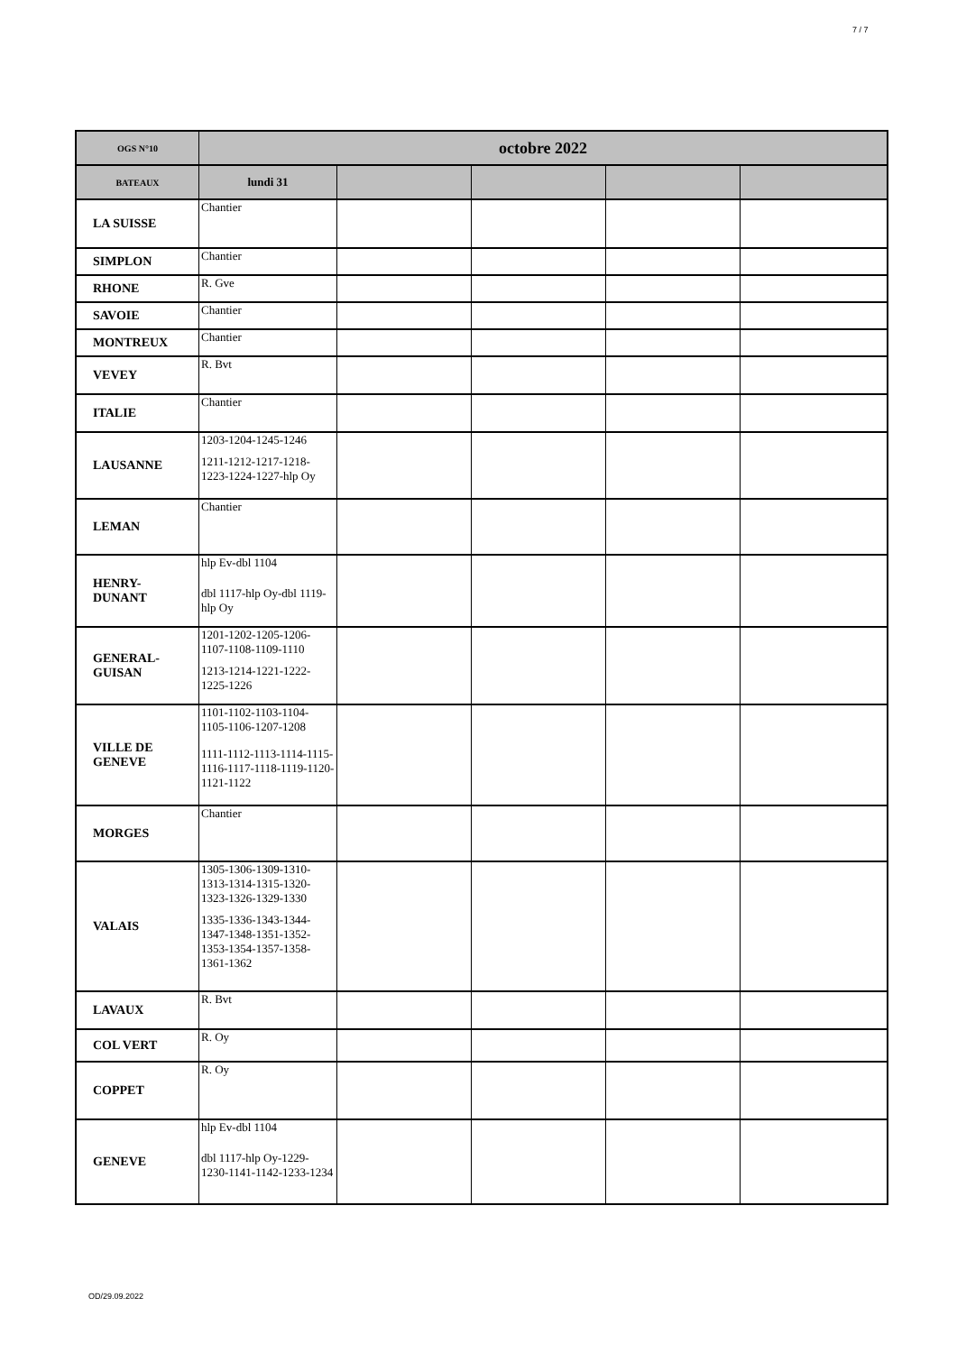7 / 7
| OGS N°10 | octobre 2022 | | | | |
| --- | --- | --- | --- | --- | --- |
| BATEAUX | lundi 31 | | | | |
| LA SUISSE | Chantier | | | | |
| SIMPLON | Chantier | | | | |
| RHONE | R. Gve | | | | |
| SAVOIE | Chantier | | | | |
| MONTREUX | Chantier | | | | |
| VEVEY | R. Bvt | | | | |
| ITALIE | Chantier | | | | |
| LAUSANNE | 1203-1204-1245-1246 1211-1212-1217-1218-1223-1224-1227-hlp Oy | | | | |
| LEMAN | Chantier | | | | |
| HENRY- DUNANT | hlp Ev-dbl 1104 dbl 1117-hlp Oy-dbl 1119-hlp Oy | | | | |
| GENERAL- GUISAN | 1201-1202-1205-1206-1107-1108-1109-1110 1213-1214-1221-1222-1225-1226 | | | | |
| VILLE DE GENEVE | 1101-1102-1103-1104-1105-1106-1207-1208 1111-1112-1113-1114-1115-1116-1117-1118-1119-1120-1121-1122 | | | | |
| MORGES | Chantier | | | | |
| VALAIS | 1305-1306-1309-1310-1313-1314-1315-1320-1323-1326-1329-1330 1335-1336-1343-1344-1347-1348-1351-1352-1353-1354-1357-1358-1361-1362 | | | | |
| LAVAUX | R. Bvt | | | | |
| COL VERT | R. Oy | | | | |
| COPPET | R. Oy | | | | |
| GENEVE | hlp Ev-dbl 1104 dbl 1117-hlp Oy-1229-1230-1141-1142-1233-1234 | | | | |
OD/29.09.2022